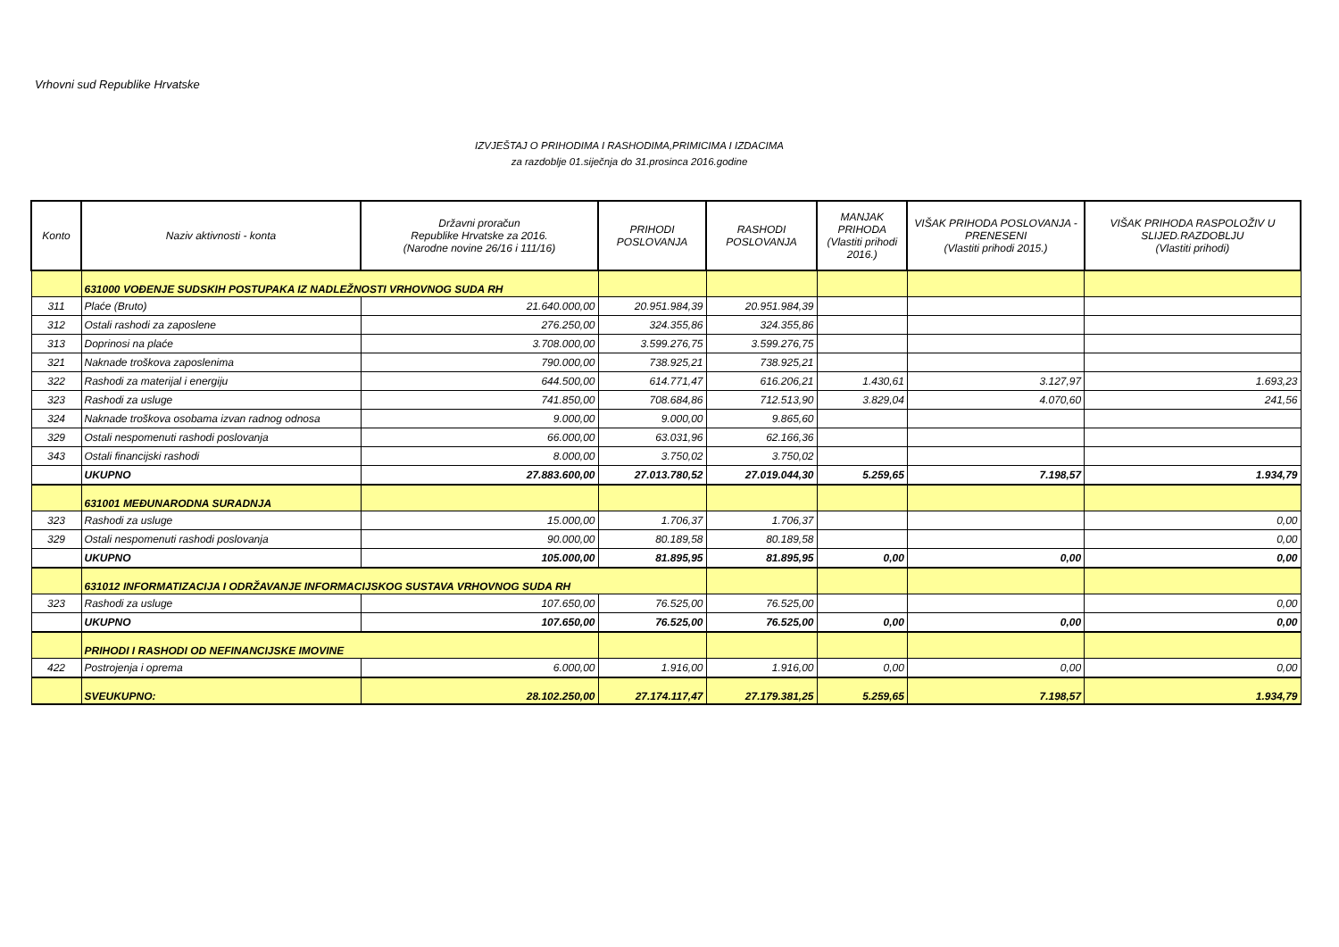Vrhovni sud Republike Hrvatske
IZVJEŠTAJ O PRIHODIMA I RASHODIMA,PRIMICIMA I IZDACIMA
za razdoblje 01.siječnja do 31.prosinca 2016.godine
| Konto | Naziv aktivnosti - konta | Državni proračun Republike Hrvatske za 2016. (Narodne novine 26/16 i 111/16) | PRIHODI POSLOVANJA | RASHODI POSLOVANJA | MANJAK PRIHODA (Vlastiti prihodi 2016.) | VIŠAK PRIHODA POSLOVANJA - PRENESENI (Vlastiti prihodi 2015.) | VIŠAK PRIHODA RASPOLOŽIV U SLIJED.RAZDOBLJU (Vlastiti prihodi) |
| --- | --- | --- | --- | --- | --- | --- | --- |
| | 631000 VOĐENJE SUDSKIH POSTUPAKA IZ NADLEŽNOSTI VRHOVNOG SUDA RH | | | | | | |
| 311 | Plaće (Bruto) | 21.640.000,00 | 20.951.984,39 | 20.951.984,39 | | | |
| 312 | Ostali rashodi za zaposlene | 276.250,00 | 324.355,86 | 324.355,86 | | | |
| 313 | Doprinosi na plaće | 3.708.000,00 | 3.599.276,75 | 3.599.276,75 | | | |
| 321 | Naknade troškova zaposlenima | 790.000,00 | 738.925,21 | 738.925,21 | | | |
| 322 | Rashodi za materijal i energiju | 644.500,00 | 614.771,47 | 616.206,21 | 1.430,61 | 3.127,97 | 1.693,23 |
| 323 | Rashodi za usluge | 741.850,00 | 708.684,86 | 712.513,90 | 3.829,04 | 4.070,60 | 241,56 |
| 324 | Naknade troškova osobama izvan radnog odnosa | 9.000,00 | 9.000,00 | 9.865,60 | | | |
| 329 | Ostali nespomenuti rashodi poslovanja | 66.000,00 | 63.031,96 | 62.166,36 | | | |
| 343 | Ostali financijski rashodi | 8.000,00 | 3.750,02 | 3.750,02 | | | |
| | UKUPNO | 27.883.600,00 | 27.013.780,52 | 27.019.044,30 | 5.259,65 | 7.198,57 | 1.934,79 |
| | 631001 MEĐUNARODNA SURADNJA | | | | | | |
| 323 | Rashodi za usluge | 15.000,00 | 1.706,37 | 1.706,37 | | | 0,00 |
| 329 | Ostali nespomenuti rashodi poslovanja | 90.000,00 | 80.189,58 | 80.189,58 | | | 0,00 |
| | UKUPNO | 105.000,00 | 81.895,95 | 81.895,95 | 0,00 | 0,00 | 0,00 |
| | 631012 INFORMATIZACIJA I ODRŽAVANJE INFORMACIJSKOG SUSTAVA VRHOVNOG SUDA RH | | | | | | |
| 323 | Rashodi za usluge | 107.650,00 | 76.525,00 | 76.525,00 | | | 0,00 |
| | UKUPNO | 107.650,00 | 76.525,00 | 76.525,00 | 0,00 | 0,00 | 0,00 |
| | PRIHODI I RASHODI OD NEFINANCIJSKE IMOVINE | | | | | | |
| 422 | Postrojenja i oprema | 6.000,00 | 1.916,00 | 1.916,00 | 0,00 | 0,00 | 0,00 |
| | SVEUKUPNO: | 28.102.250,00 | 27.174.117,47 | 27.179.381,25 | 5.259,65 | 7.198,57 | 1.934,79 |